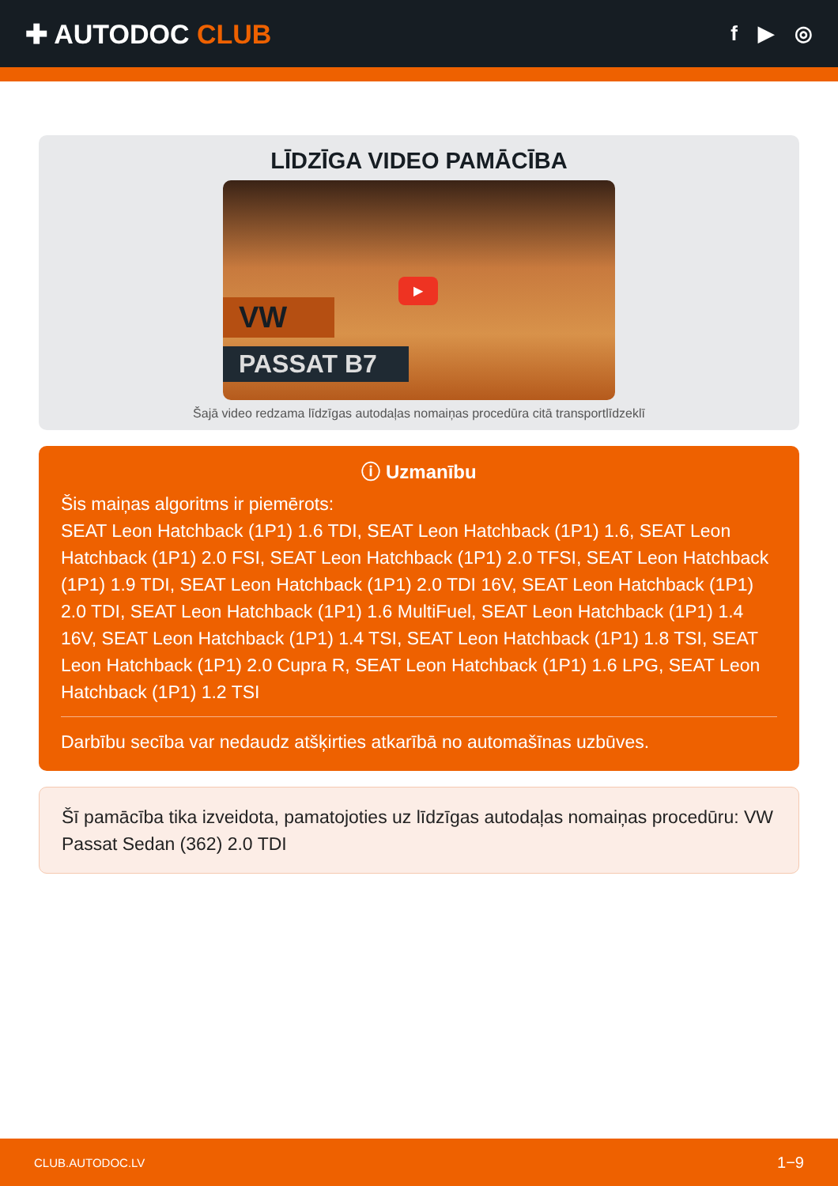✚ AUTODOC CLUB
f ▶ ◎
LĪDZĪGA VIDEO PAMĀCĪBA
VW
PASSAT B7
▶
Šajā video redzama līdzīgas autodaļas nomaiņas procedūra citā transportlīdzeklī
ⓘ Uzmanību
Šis maiņas algoritms ir piemērots:
SEAT Leon Hatchback (1P1) 1.6 TDI, SEAT Leon Hatchback (1P1) 1.6, SEAT Leon Hatchback (1P1) 2.0 FSI, SEAT Leon Hatchback (1P1) 2.0 TFSI, SEAT Leon Hatchback (1P1) 1.9 TDI, SEAT Leon Hatchback (1P1) 2.0 TDI 16V, SEAT Leon Hatchback (1P1) 2.0 TDI, SEAT Leon Hatchback (1P1) 1.6 MultiFuel, SEAT Leon Hatchback (1P1) 1.4 16V, SEAT Leon Hatchback (1P1) 1.4 TSI, SEAT Leon Hatchback (1P1) 1.8 TSI, SEAT Leon Hatchback (1P1) 2.0 Cupra R, SEAT Leon Hatchback (1P1) 1.6 LPG, SEAT Leon Hatchback (1P1) 1.2 TSI
Darbību secība var nedaudz atšķirties atkarībā no automašīnas uzbūves.
Šī pamācība tika izveidota, pamatojoties uz līdzīgas autodaļas nomaiņas procedūru: VW Passat Sedan (362) 2.0 TDI
CLUB.AUTODOC.LV 1−9